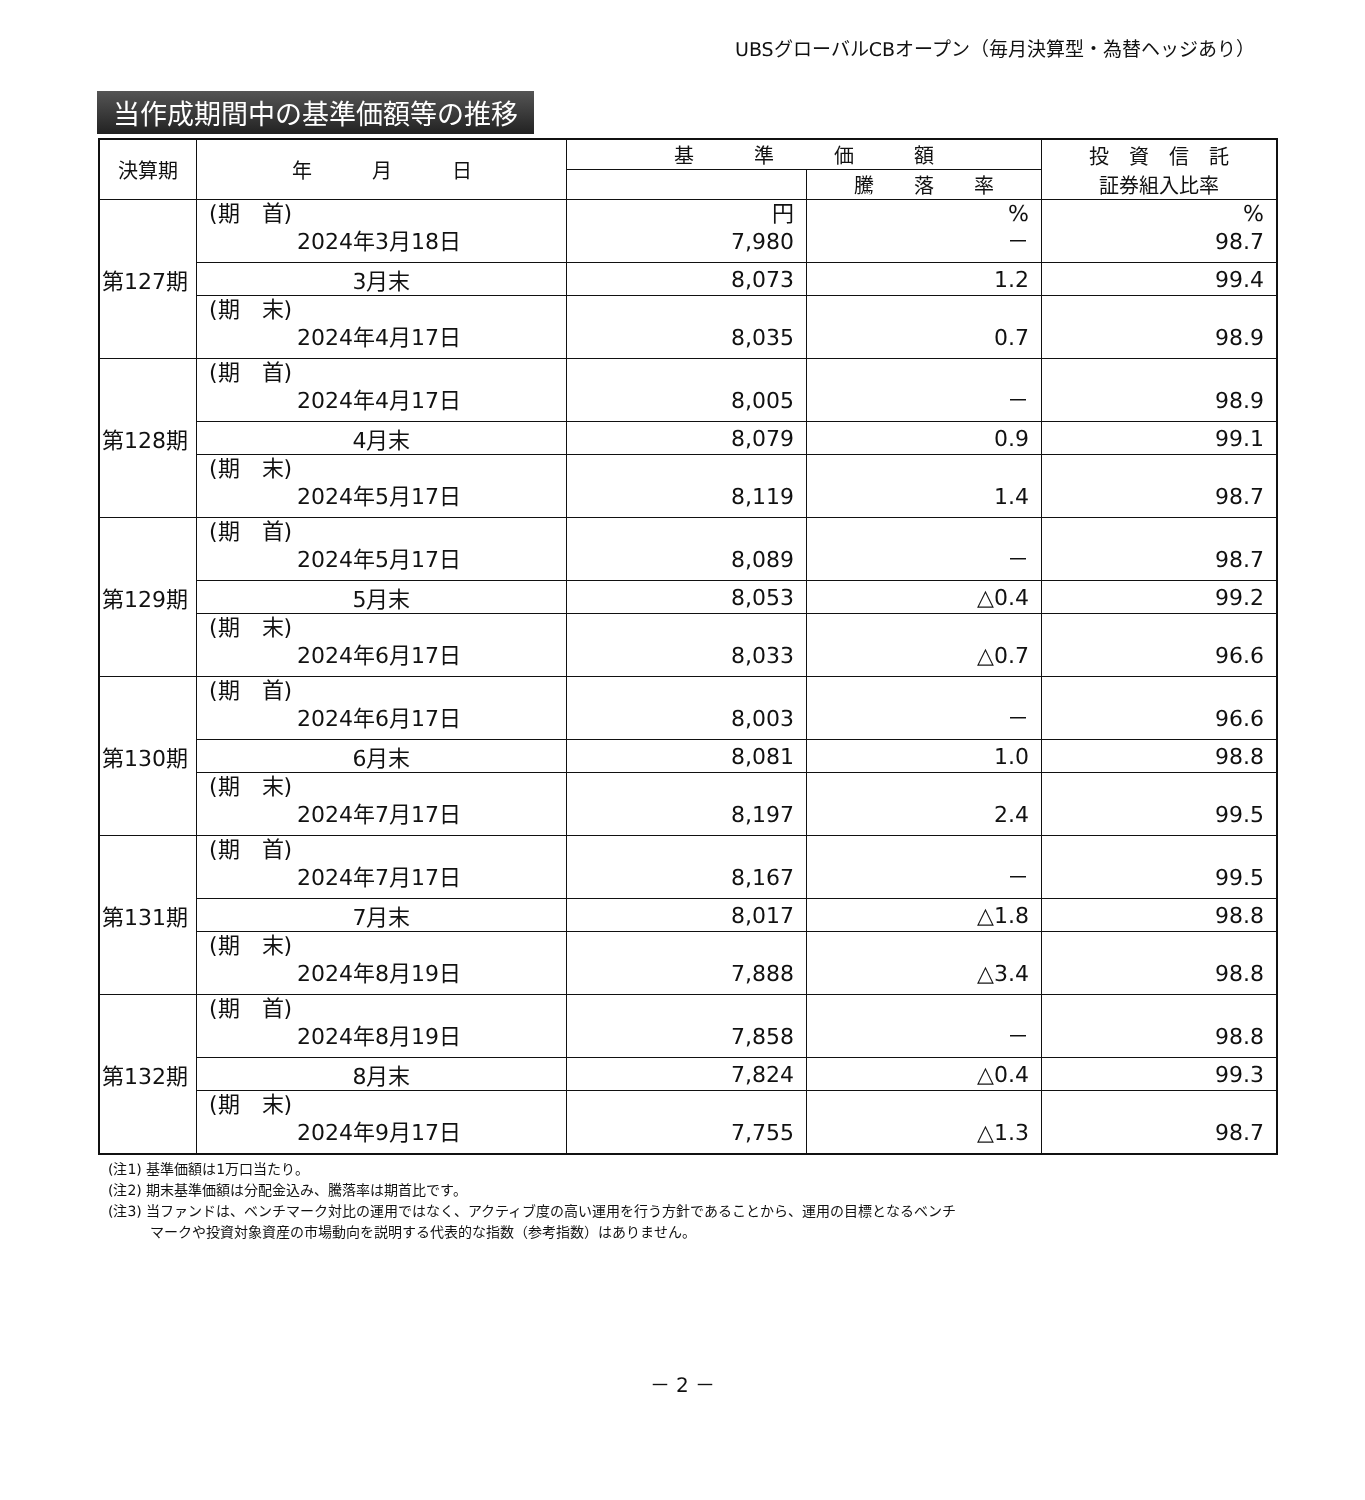UBSグローバルCBオープン（毎月決算型・為替ヘッジあり）
当作成期間中の基準価額等の推移
| 決算期 | 年 月 日 | 基 準 価 額 | | 投 資 信 託 証券組入比率 |
| --- | --- | --- | --- | --- |
| | | | 騰 落 率 | |
| 第127期 | (期 首) 2024年3月18日 | 円 7,980 | % － | % 98.7 |
| | 3月末 | 8,073 | 1.2 | 99.4 |
| | (期 末) 2024年4月17日 | 8,035 | 0.7 | 98.9 |
| 第128期 | (期 首) 2024年4月17日 | 8,005 | － | 98.9 |
| | 4月末 | 8,079 | 0.9 | 99.1 |
| | (期 末) 2024年5月17日 | 8,119 | 1.4 | 98.7 |
| 第129期 | (期 首) 2024年5月17日 | 8,089 | － | 98.7 |
| | 5月末 | 8,053 | △0.4 | 99.2 |
| | (期 末) 2024年6月17日 | 8,033 | △0.7 | 96.6 |
| 第130期 | (期 首) 2024年6月17日 | 8,003 | － | 96.6 |
| | 6月末 | 8,081 | 1.0 | 98.8 |
| | (期 末) 2024年7月17日 | 8,197 | 2.4 | 99.5 |
| 第131期 | (期 首) 2024年7月17日 | 8,167 | － | 99.5 |
| | 7月末 | 8,017 | △1.8 | 98.8 |
| | (期 末) 2024年8月19日 | 7,888 | △3.4 | 98.8 |
| 第132期 | (期 首) 2024年8月19日 | 7,858 | － | 98.8 |
| | 8月末 | 7,824 | △0.4 | 99.3 |
| | (期 末) 2024年9月17日 | 7,755 | △1.3 | 98.7 |
(注1) 基準価額は1万口当たり。
(注2) 期末基準価額は分配金込み、騰落率は期首比です。
(注3) 当ファンドは、ベンチマーク対比の運用ではなく、アクティブ度の高い運用を行う方針であることから、運用の目標となるベンチ
　　　マークや投資対象資産の市場動向を説明する代表的な指数（参考指数）はありません。
－ 2 －